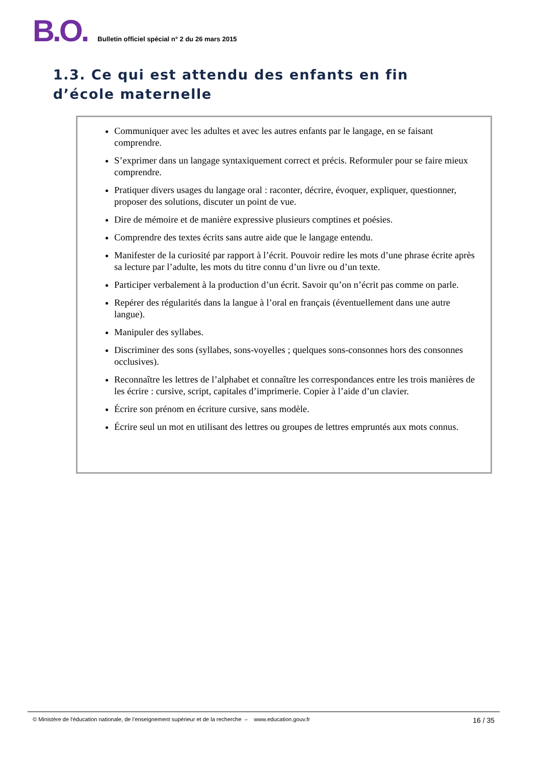B.O.
Bulletin officiel spécial n° 2 du 26 mars 2015
1.3. Ce qui est attendu des enfants en fin d’école maternelle
Communiquer avec les adultes et avec les autres enfants par le langage, en se faisant comprendre.
S’exprimer dans un langage syntaxiquement correct et précis. Reformuler pour se faire mieux comprendre.
Pratiquer divers usages du langage oral : raconter, décrire, évoquer, expliquer, questionner, proposer des solutions, discuter un point de vue.
Dire de mémoire et de manière expressive plusieurs comptines et poésies.
Comprendre des textes écrits sans autre aide que le langage entendu.
Manifester de la curiosité par rapport à l’écrit. Pouvoir redire les mots d’une phrase écrite après sa lecture par l’adulte, les mots du titre connu d’un livre ou d’un texte.
Participer verbalement à la production d’un écrit. Savoir qu’on n’écrit pas comme on parle.
Repérer des régularités dans la langue à l’oral en français (éventuellement dans une autre langue).
Manipuler des syllabes.
Discriminer des sons (syllabes, sons-voyelles ; quelques sons-consonnes hors des consonnes occlusives).
Reconnaître les lettres de l’alphabet et connaître les correspondances entre les trois manières de les écrire : cursive, script, capitales d’imprimerie. Copier à l’aide d’un clavier.
Écrire son prénom en écriture cursive, sans modèle.
Écrire seul un mot en utilisant des lettres ou groupes de lettres empruntés aux mots connus.
© Ministère de l'éducation nationale, de l’enseignement supérieur et de la recherche – www.education.gouv.fr 16 / 35